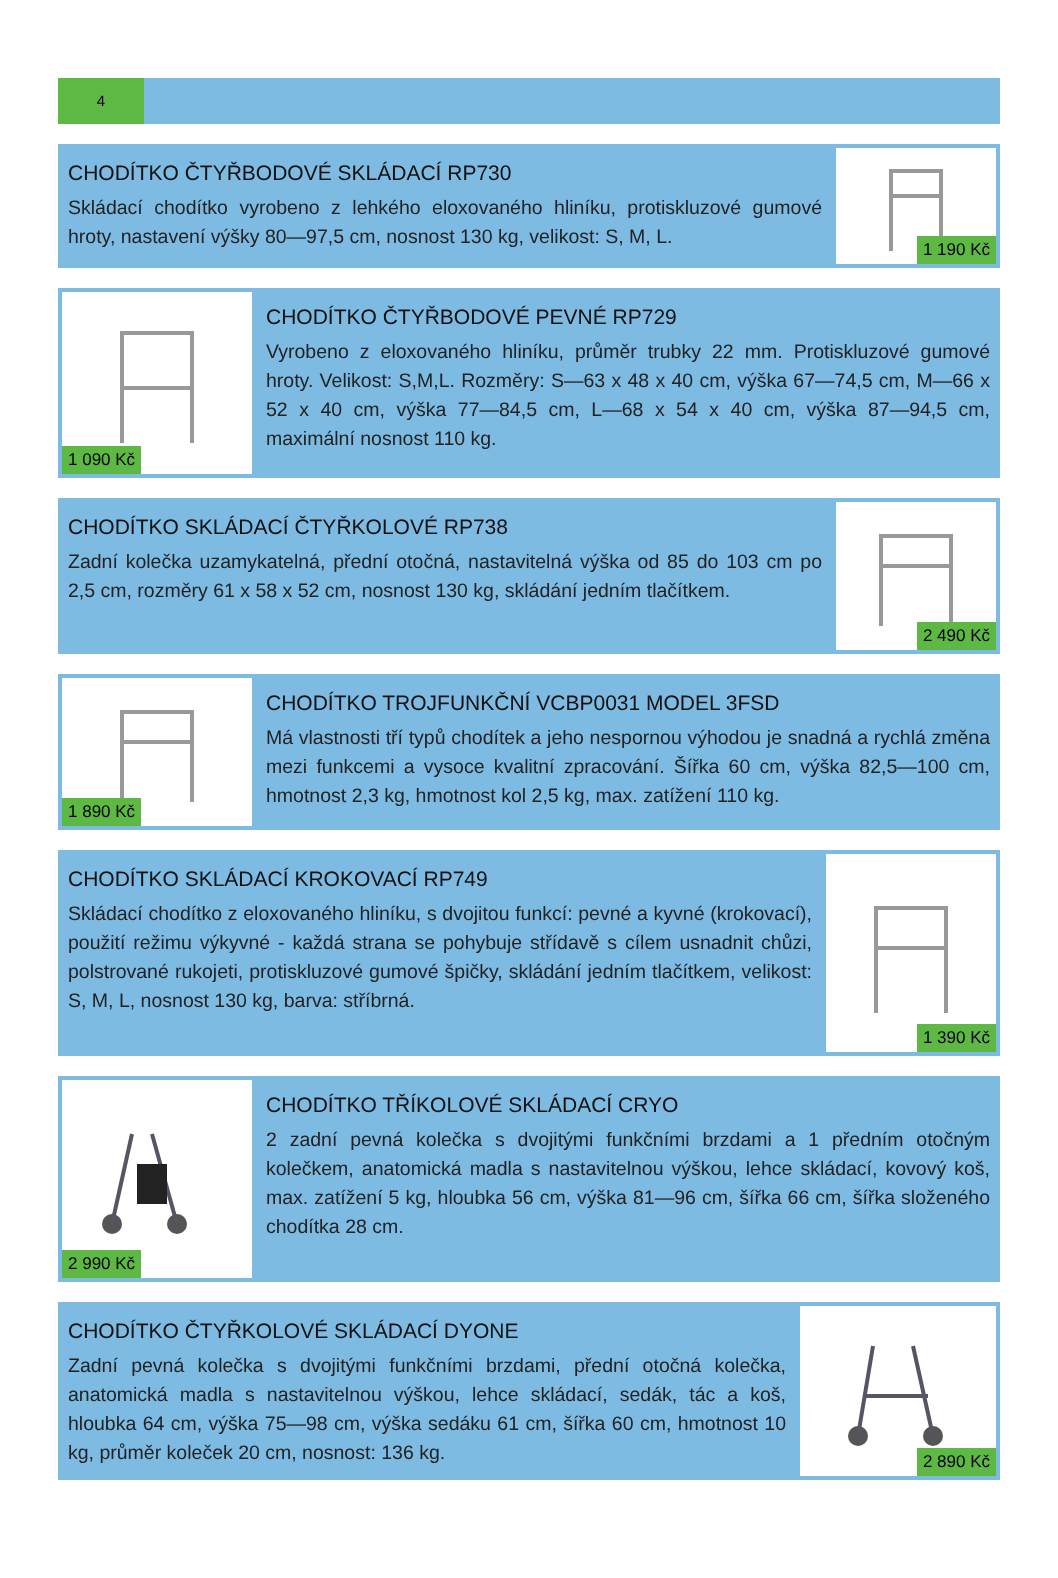4
CHODÍTKO ČTYŘBODOVÉ SKLÁDACÍ RP730
Skládací chodítko vyrobeno z lehkého eloxovaného hliníku, protiskluzové gumové hroty, nastavení výšky 80—97,5 cm, nosnost 130 kg, velikost: S, M, L.
1 190 Kč
1 090 Kč
CHODÍTKO ČTYŘBODOVÉ PEVNÉ RP729
Vyrobeno z eloxovaného hliníku, průměr trubky 22 mm. Protiskluzové gumové hroty. Velikost: S,M,L. Rozměry: S—63 x 48 x 40 cm, výška 67—74,5 cm, M—66 x 52 x 40 cm, výška 77—84,5 cm, L—68 x 54 x 40 cm, výška 87—94,5 cm, maximální nosnost 110 kg.
CHODÍTKO SKLÁDACÍ ČTYŘKOLOVÉ RP738
Zadní kolečka uzamykatelná, přední otočná, nastavitelná výška od 85 do 103 cm po 2,5 cm, rozměry 61 x 58 x 52 cm, nosnost 130 kg, skládání jedním tlačítkem.
2 490 Kč
1 890 Kč
CHODÍTKO TROJFUNKČNÍ VCBP0031 MODEL 3FSD
Má vlastnosti tří typů chodítek a jeho nespornou výhodou je snadná a rychlá změna mezi funkcemi a vysoce kvalitní zpracování. Šířka 60 cm, výška 82,5—100 cm, hmotnost 2,3 kg, hmotnost kol 2,5 kg, max. zatížení 110 kg.
CHODÍTKO SKLÁDACÍ KROKOVACÍ RP749
Skládací chodítko z eloxovaného hliníku, s dvojitou funkcí: pevné a kyvné (krokovací), použití režimu výkyvné - každá strana se pohybuje střídavě s cílem usnadnit chůzi, polstrované rukojeti, protiskluzové gumové špičky, skládání jedním tlačítkem, velikost: S, M, L, nosnost 130 kg, barva: stříbrná.
1 390 Kč
2 990 Kč
CHODÍTKO TŘÍKOLOVÉ SKLÁDACÍ CRYO
2 zadní pevná kolečka s dvojitými funkčními brzdami a 1 předním otočným kolečkem, anatomická madla s nastavitelnou výškou, lehce skládací, kovový koš, max. zatížení 5 kg, hloubka 56 cm, výška 81—96 cm, šířka 66 cm, šířka složeného chodítka 28 cm.
CHODÍTKO ČTYŘKOLOVÉ SKLÁDACÍ DYONE
Zadní pevná kolečka s dvojitými funkčními brzdami, přední otočná kolečka, anatomická madla s nastavitelnou výškou, lehce skládací, sedák, tác a koš, hloubka 64 cm, výška 75—98 cm, výška sedáku 61 cm, šířka 60 cm, hmotnost 10 kg, průměr koleček 20 cm, nosnost: 136 kg.
2 890 Kč